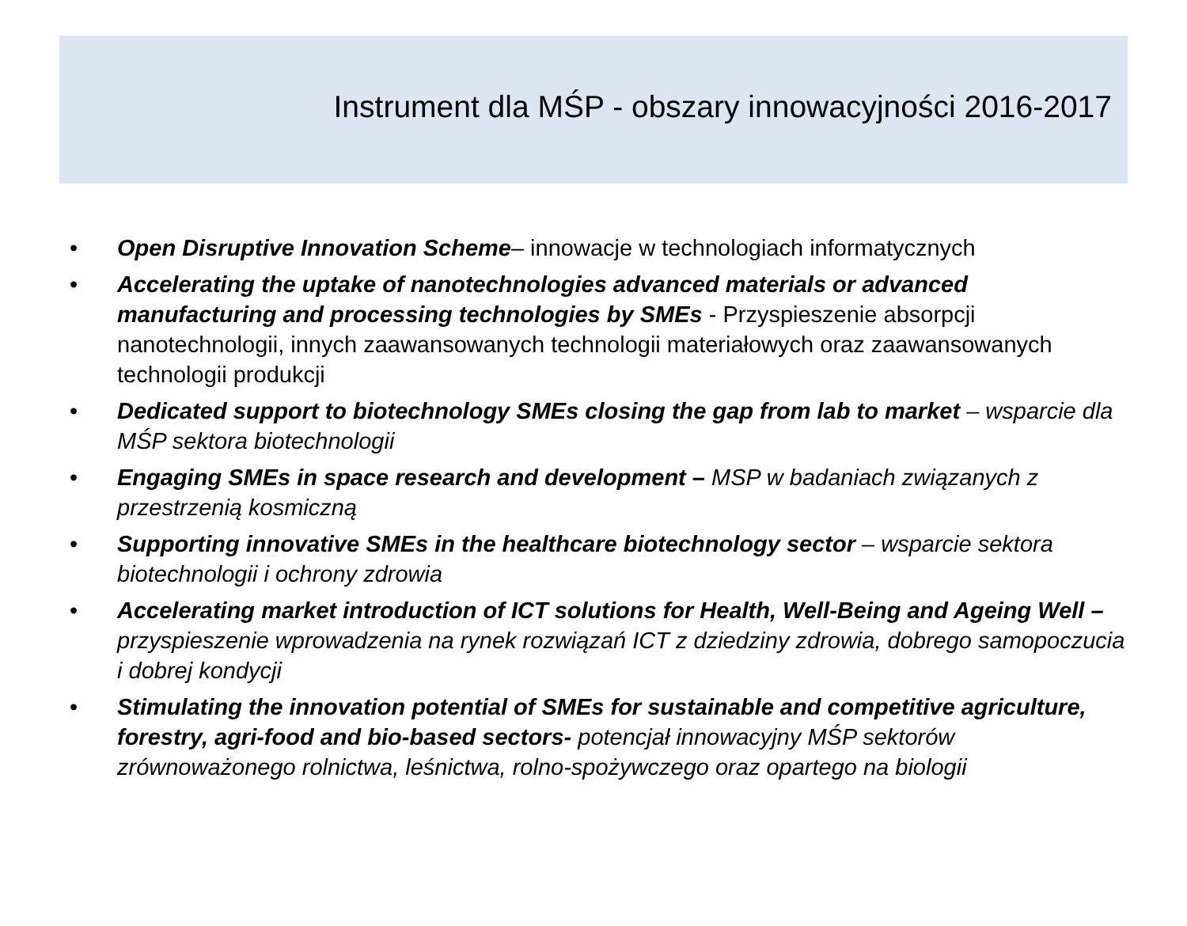Instrument dla MŚP - obszary innowacyjności 2016-2017
• Open Disruptive Innovation Scheme– innowacje w technologiach informatycznych
• Accelerating the uptake of nanotechnologies advanced materials or advanced manufacturing and processing technologies by SMEs - Przyspieszenie absorpcji nanotechnologii, innych zaawansowanych technologii materiałowych oraz zaawansowanych technologii produkcji
• Dedicated support to biotechnology SMEs closing the gap from lab to market – wsparcie dla MŚP sektora biotechnologii
• Engaging SMEs in space research and development – MSP w badaniach związanych z przestrzenią kosmiczną
• Supporting innovative SMEs in the healthcare biotechnology sector – wsparcie sektora biotechnologii i ochrony zdrowia
• Accelerating market introduction of ICT solutions for Health, Well-Being and Ageing Well – przyspieszenie wprowadzenia na rynek rozwiązań ICT z dziedziny zdrowia, dobrego samopoczucia i dobrej kondycji
• Stimulating the innovation potential of SMEs for sustainable and competitive agriculture, forestry, agri-food and bio-based sectors- potencjał innowacyjny MŚP sektorów zrównoważonego rolnictwa, leśnictwa, rolno-spożywczego oraz opartego na biologii